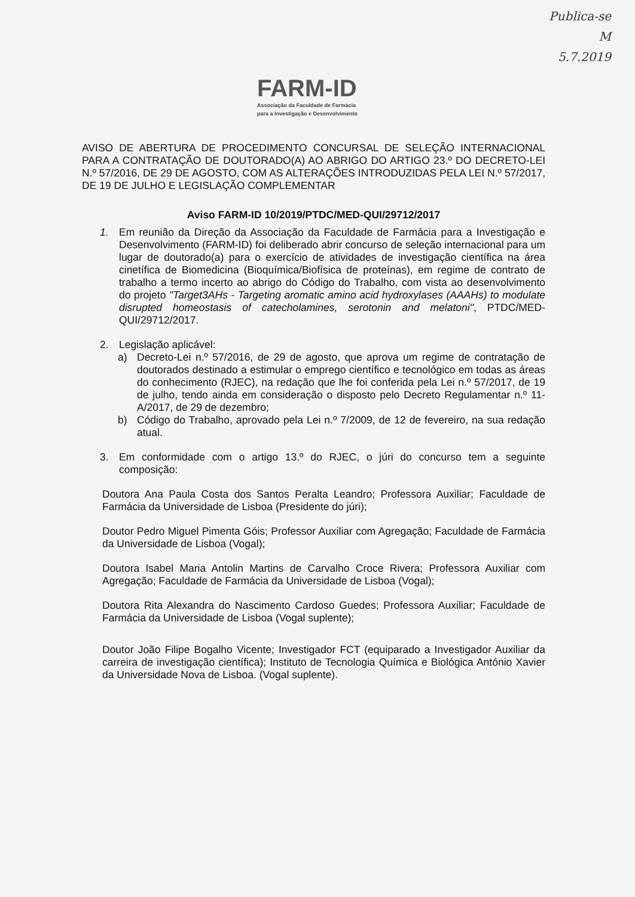Publica-se
M
5.7.2019
FARM-ID
Associação da Faculdade de Farmácia
para a Investigação e Desenvolvimento
AVISO DE ABERTURA DE PROCEDIMENTO CONCURSAL DE SELEÇÃO INTERNACIONAL PARA A CONTRATAÇÃO DE DOUTORADO(A) AO ABRIGO DO ARTIGO 23.º DO DECRETO-LEI N.º 57/2016, DE 29 DE AGOSTO, COM AS ALTERAÇÕES INTRODUZIDAS PELA LEI N.º 57/2017, DE 19 DE JULHO E LEGISLAÇÃO COMPLEMENTAR
Aviso FARM-ID 10/2019/PTDC/MED-QUI/29712/2017
1. Em reunião da Direção da Associação da Faculdade de Farmácia para a Investigação e Desenvolvimento (FARM-ID) foi deliberado abrir concurso de seleção internacional para um lugar de doutorado(a) para o exercício de atividades de investigação científica na área cinetífica de Biomedicina (Bioquímica/Biofísica de proteínas), em regime de contrato de trabalho a termo incerto ao abrigo do Código do Trabalho, com vista ao desenvolvimento do projeto "Target3AHs - Targeting aromatic amino acid hydroxylases (AAAHs) to modulate disrupted homeostasis of catecholamines, serotonin and melatoni", PTDC/MED-QUI/29712/2017.
2. Legislação aplicável:
a) Decreto-Lei n.º 57/2016, de 29 de agosto, que aprova um regime de contratação de doutorados destinado a estimular o emprego científico e tecnológico em todas as áreas do conhecimento (RJEC), na redação que lhe foi conferida pela Lei n.º 57/2017, de 19 de julho, tendo ainda em consideração o disposto pelo Decreto Regulamentar n.º 11-A/2017, de 29 de dezembro;
b) Código do Trabalho, aprovado pela Lei n.º 7/2009, de 12 de fevereiro, na sua redação atual.
3. Em conformidade com o artigo 13.º do RJEC, o júri do concurso tem a seguinte composição:
Doutora Ana Paula Costa dos Santos Peralta Leandro; Professora Auxiliar; Faculdade de Farmácia da Universidade de Lisboa (Presidente do júri);
Doutor Pedro Miguel Pimenta Góis; Professor Auxiliar com Agregação; Faculdade de Farmácia da Universidade de Lisboa (Vogal);
Doutora Isabel Maria Antolin Martins de Carvalho Croce Rivera; Professora Auxiliar com Agregação; Faculdade de Farmácia da Universidade de Lisboa (Vogal);
Doutora Rita Alexandra do Nascimento Cardoso Guedes; Professora Auxiliar; Faculdade de Farmácia da Universidade de Lisboa (Vogal suplente);
Doutor João Filipe Bogalho Vicente; Investigador FCT (equiparado a Investigador Auxiliar da carreira de investigação científica); Instituto de Tecnologia Química e Biológica António Xavier da Universidade Nova de Lisboa. (Vogal suplente).